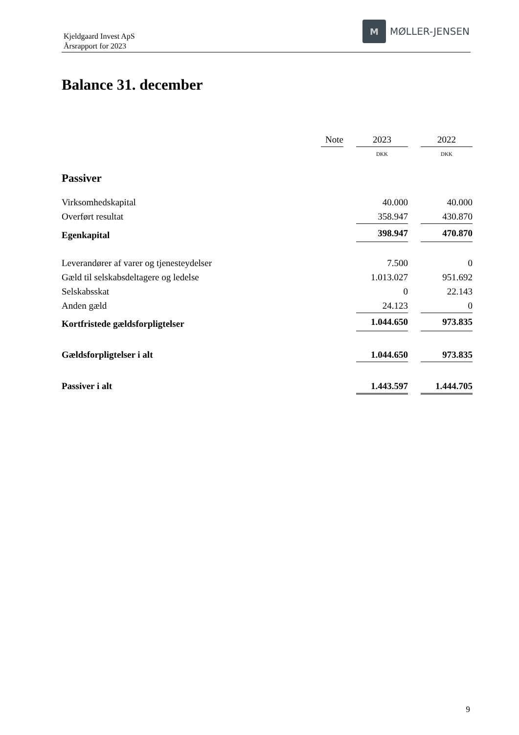Kjeldgaard Invest ApS
Årsrapport for 2023
M
MØLLER-JENSEN
Balance 31. december
| | Note | | 2023 | | 2022 |
| --- | --- | --- | --- | --- | --- |
| | | | DKK | | DKK |
| Passiver | | | | | |
| Virksomhedskapital | | | 40.000 | | 40.000 |
| Overført resultat | | | 358.947 | | 430.870 |
| Egenkapital | | | 398.947 | | 470.870 |
| Leverandører af varer og tjenesteydelser | | | 7.500 | | 0 |
| Gæld til selskabsdeltagere og ledelse | | | 1.013.027 | | 951.692 |
| Selskabsskat | | | 0 | | 22.143 |
| Anden gæld | | | 24.123 | | 0 |
| Kortfristede gældsforpligtelser | | | 1.044.650 | | 973.835 |
| Gældsforpligtelser i alt | | | 1.044.650 | | 973.835 |
| Passiver i alt | | | 1.443.597 | | 1.444.705 |
9